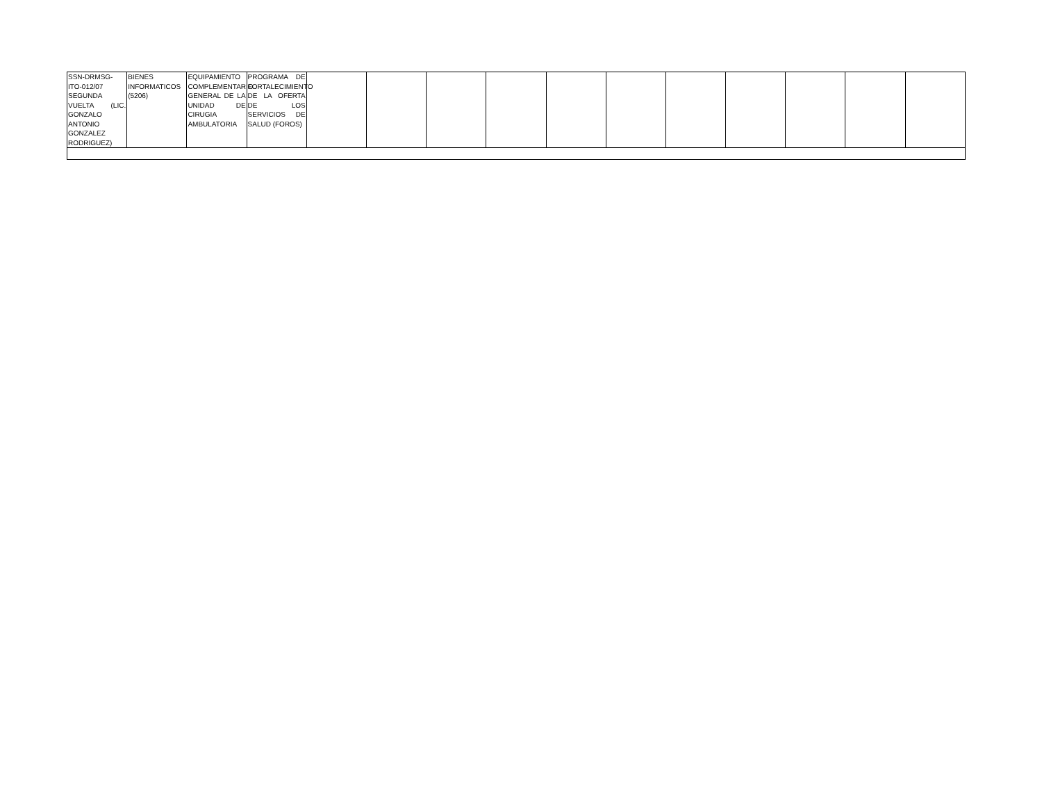| SSN-DRMSG-ITO-012/07 SEGUNDA VUELTA (LIC. GONZALO ANTONIO GONZALEZ RODRIGUEZ) | BIENES INFORMATICOS (5206) | EQUIPAMIENTO COMPLEMENTARIO GENERAL DE LA UNIDAD DE CIRUGIA AMBULATORIA | PROGRAMA DE FORTALECIMIENTO DE LA OFERTA DE LOS SERVICIOS DE SALUD (FOROS) | | | | | | | | | | | |